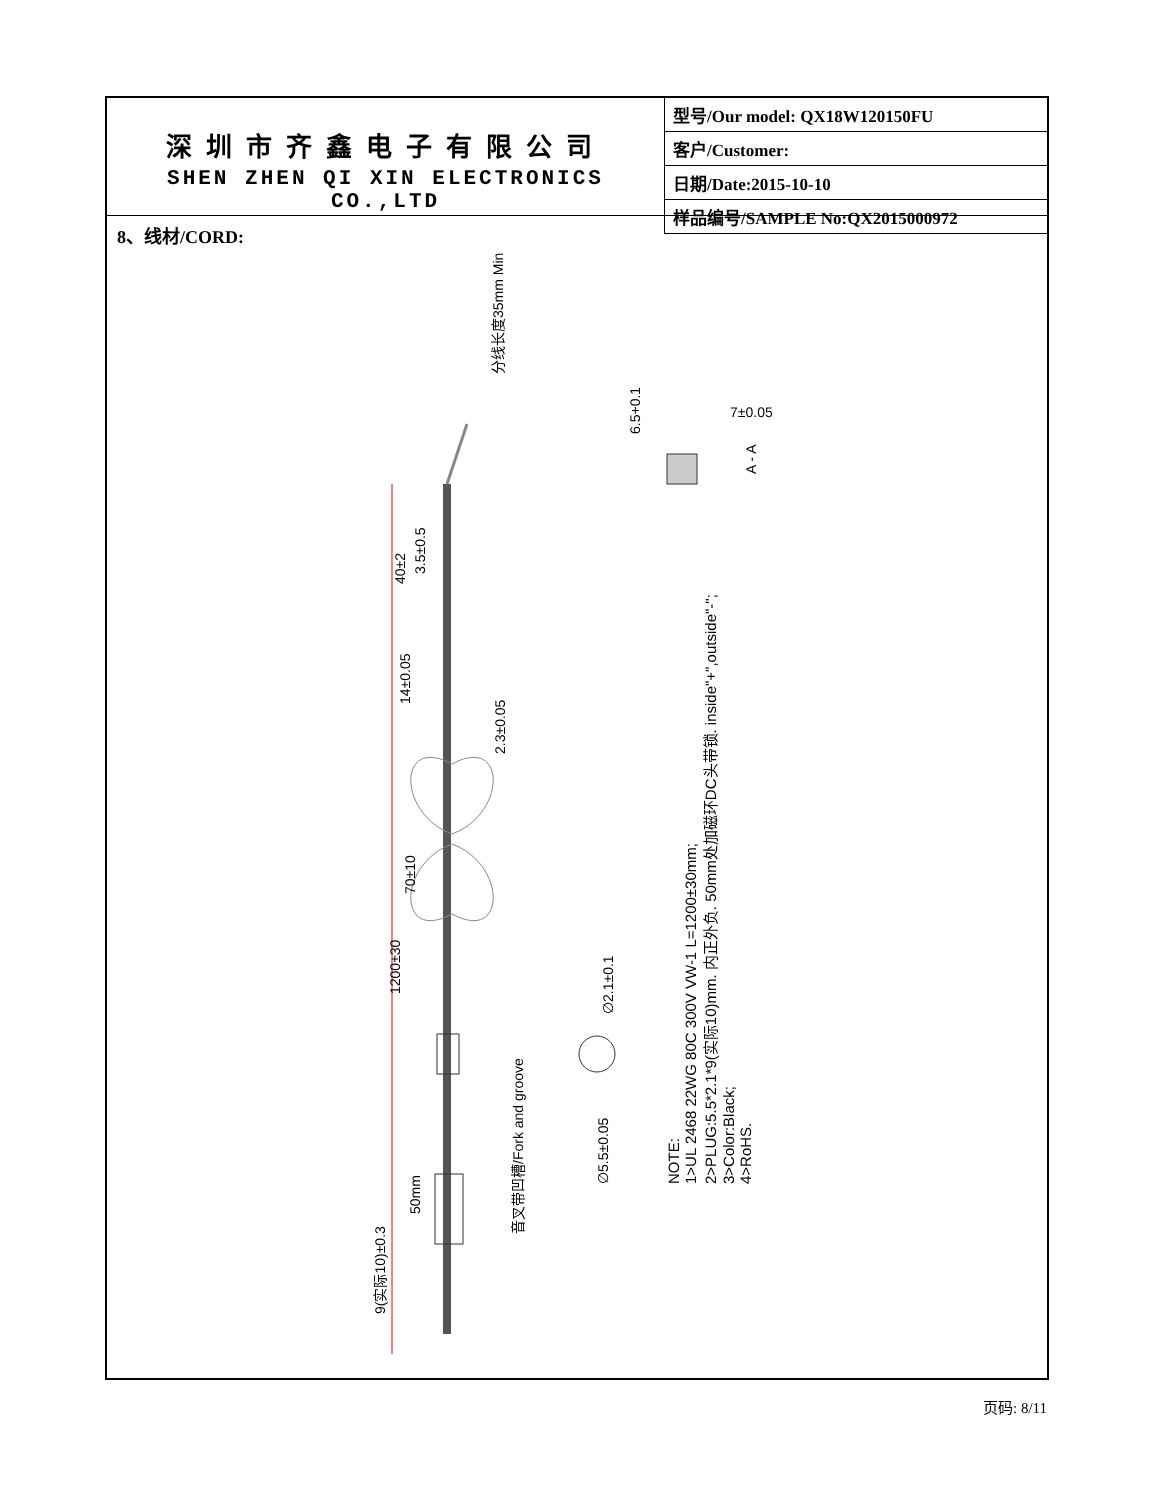深圳市齐鑫电子有限公司
SHEN ZHEN QI XIN ELECTRONICS CO.,LTD
| 型号/Our model: QX18W120150FU |
| 客户/Customer: |
| 日期/Date:2015-10-10 |
| 样品编号/SAMPLE No:QX2015000972 |
8、线材/CORD:
分线长度35mm Min
40±2
3.5±0.5
14±0.05
2.3±0.05
70±10
1200±30
50mm
9(实际10)±0.3
音叉带凹槽/Fork and groove
6.5+0.1
7±0.05
A - A
∅2.1±0.1
∅5.5±0.05
NOTE:
1>UL 2468 22WG 80C 300V VW-1 L=1200±30mm;
2>PLUG:5.5*2.1*9(实际10)mm. 内正外负. 50mm处加磁环DC头带锁. inside"+",outside"-";
3>Color:Black;
4>RoHS.
页码: 8/11